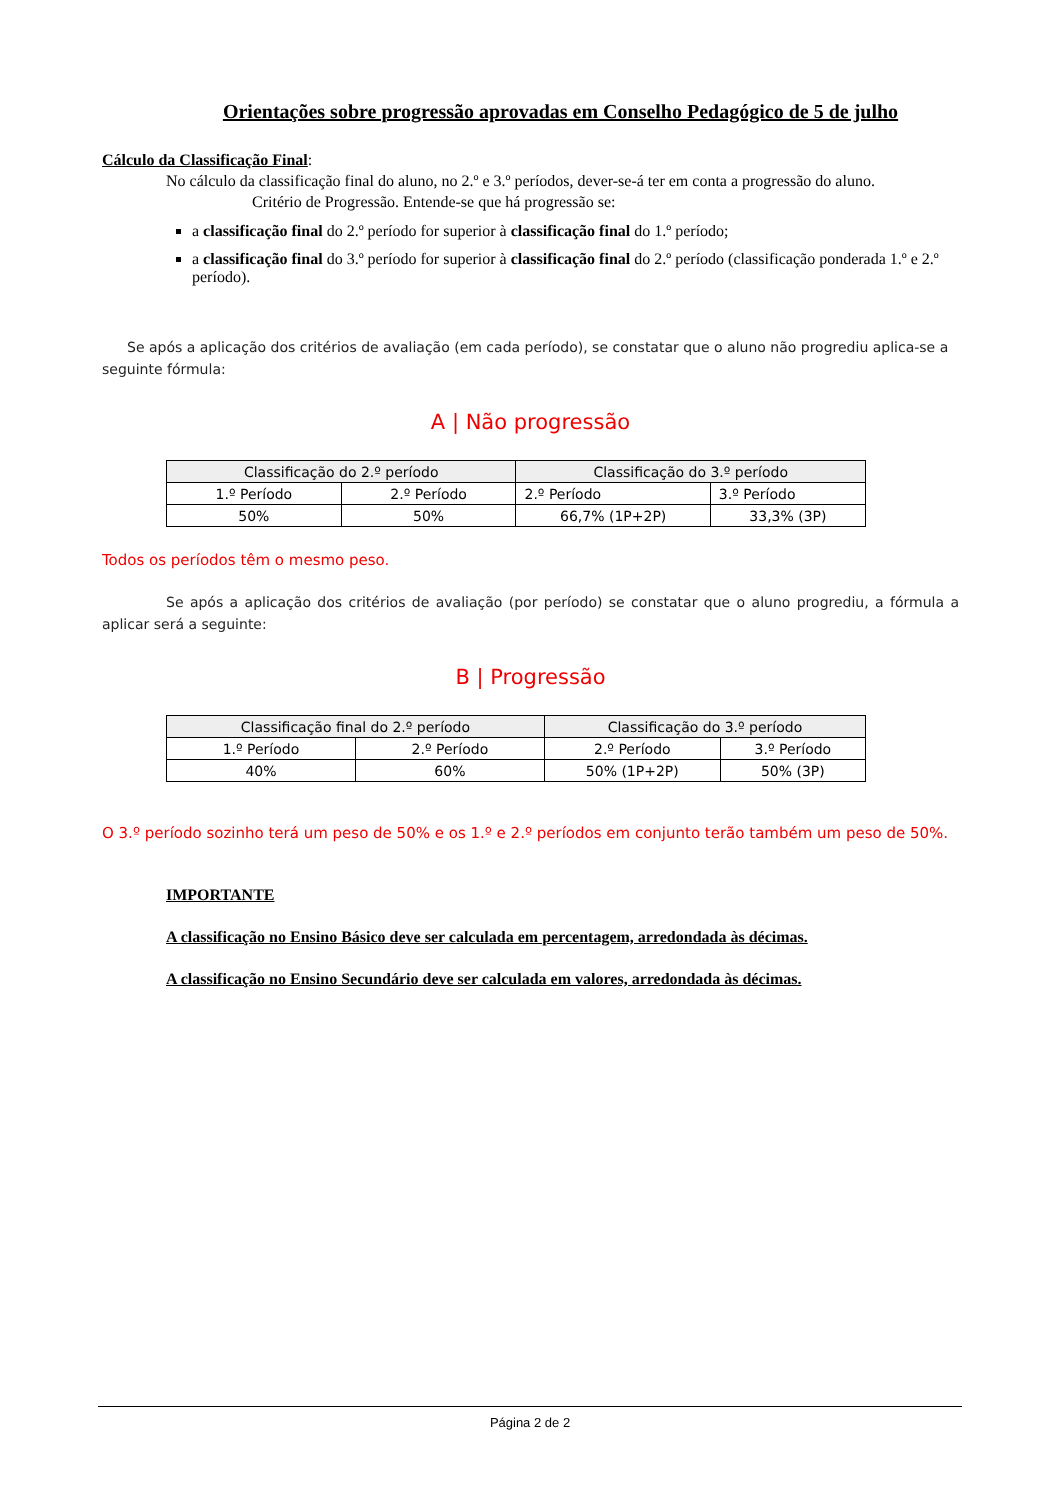Orientações sobre progressão aprovadas em Conselho Pedagógico de 5 de julho
Cálculo da Classificação Final:
No cálculo da classificação final do aluno, no 2.º e 3.º períodos, dever-se-á ter em conta a progressão do aluno.
Critério de Progressão. Entende-se que há progressão se:
a classificação final do 2.º período for superior à classificação final do 1.º período;
a classificação final do 3.º período for superior à classificação final do 2.º período (classificação ponderada 1.º e 2.º período).
Se após a aplicação dos critérios de avaliação (em cada período), se constatar que o aluno não progrediu aplica-se a seguinte fórmula:
A | Não progressão
| Classificação do 2.º período | | Classificação do 3.º período | |
| --- | --- | --- | --- |
| 1.º Período | 2.º Período | 2.º Período | 3.º Período |
| 50% | 50% | 66,7% (1P+2P) | 33,3% (3P) |
Todos os períodos têm o mesmo peso.
Se após a aplicação dos critérios de avaliação (por período) se constatar que o aluno progrediu, a fórmula a aplicar será a seguinte:
B | Progressão
| Classificação final do 2.º período | | Classificação do 3.º período | |
| --- | --- | --- | --- |
| 1.º Período | 2.º Período | 2.º Período | 3.º Período |
| 40% | 60% | 50% (1P+2P) | 50% (3P) |
O 3.º período sozinho terá um peso de 50% e os 1.º e 2.º períodos em conjunto terão também um peso de 50%.
IMPORTANTE
A classificação no Ensino Básico deve ser calculada em percentagem, arredondada às décimas.
A classificação no Ensino Secundário deve ser calculada em valores, arredondada às décimas.
Página 2 de 2